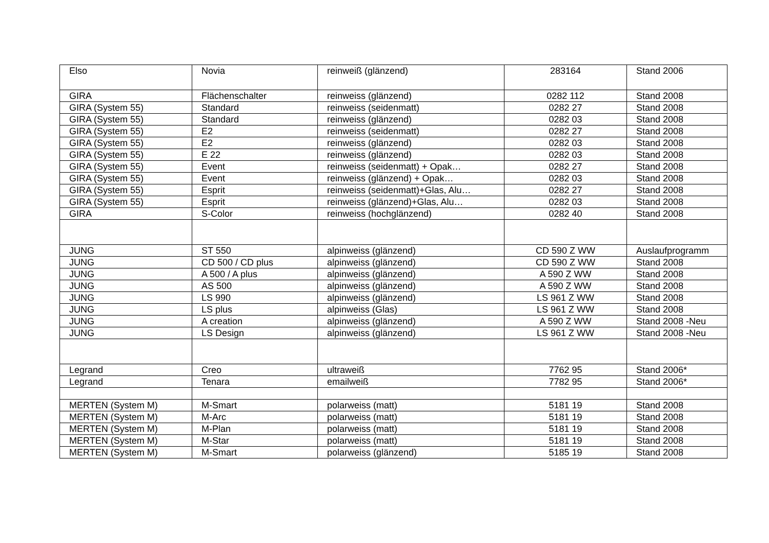| Elso | Novia | reinweiß (glänzend) | 283164 | Stand 2006 |
| GIRA | Flächenschalter | reinweiss (glänzend) | 0282 112 | Stand 2008 |
| GIRA (System 55) | Standard | reinweiss (seidenmatt) | 0282 27 | Stand 2008 |
| GIRA (System 55) | Standard | reinweiss (glänzend) | 0282 03 | Stand 2008 |
| GIRA (System 55) | E2 | reinweiss (seidenmatt) | 0282 27 | Stand 2008 |
| GIRA (System 55) | E2 | reinweiss (glänzend) | 0282 03 | Stand 2008 |
| GIRA (System 55) | E 22 | reinweiss (glänzend) | 0282 03 | Stand 2008 |
| GIRA (System 55) | Event | reinweiss (seidenmatt) + Opak… | 0282 27 | Stand 2008 |
| GIRA (System 55) | Event | reinweiss (glänzend) + Opak… | 0282 03 | Stand 2008 |
| GIRA (System 55) | Esprit | reinweiss (seidenmatt)+Glas, Alu… | 0282 27 | Stand 2008 |
| GIRA (System 55) | Esprit | reinweiss (glänzend)+Glas, Alu… | 0282 03 | Stand 2008 |
| GIRA | S-Color | reinweiss (hochglänzend) | 0282 40 | Stand 2008 |
| JUNG | ST 550 | alpinweiss (glänzend) | CD 590 Z WW | Auslaufprogramm |
| JUNG | CD 500 / CD plus | alpinweiss (glänzend) | CD 590 Z WW | Stand 2008 |
| JUNG | A 500 / A plus | alpinweiss (glänzend) | A 590 Z WW | Stand 2008 |
| JUNG | AS 500 | alpinweiss (glänzend) | A 590 Z WW | Stand 2008 |
| JUNG | LS 990 | alpinweiss (glänzend) | LS 961 Z WW | Stand 2008 |
| JUNG | LS plus | alpinweiss (Glas) | LS 961 Z WW | Stand 2008 |
| JUNG | A creation | alpinweiss (glänzend) | A 590 Z WW | Stand 2008 -Neu |
| JUNG | LS Design | alpinweiss (glänzend) | LS 961 Z WW | Stand 2008 -Neu |
| Legrand | Creo | ultraweiß | 7762 95 | Stand 2006* |
| Legrand | Tenara | emailweiß | 7782 95 | Stand 2006* |
| MERTEN (System M) | M-Smart | polarweiss (matt) | 5181 19 | Stand 2008 |
| MERTEN (System M) | M-Arc | polarweiss (matt) | 5181 19 | Stand 2008 |
| MERTEN (System M) | M-Plan | polarweiss (matt) | 5181 19 | Stand 2008 |
| MERTEN (System M) | M-Star | polarweiss (matt) | 5181 19 | Stand 2008 |
| MERTEN (System M) | M-Smart | polarweiss (glänzend) | 5185 19 | Stand 2008 |